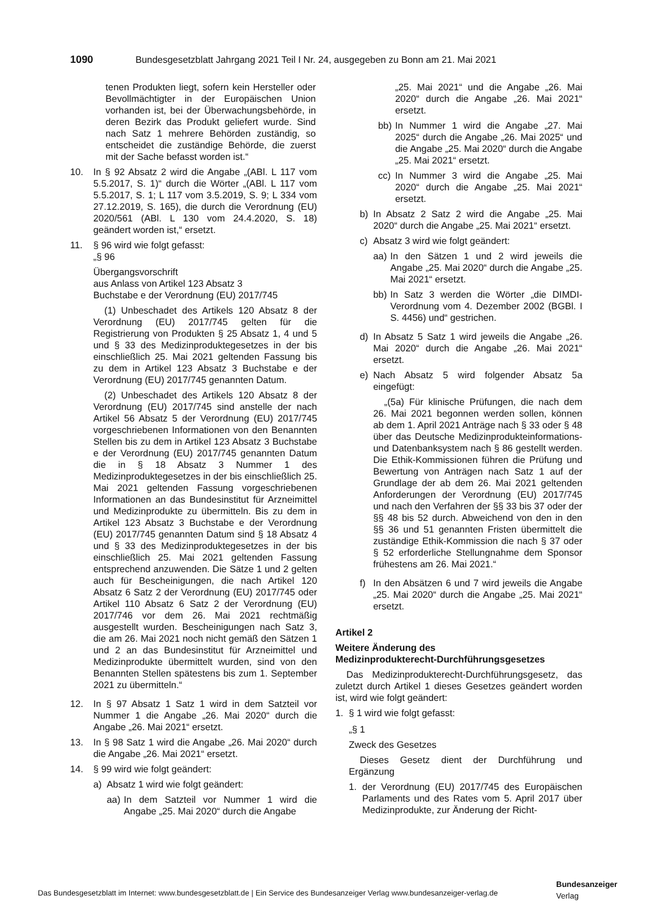1090 Bundesgesetzblatt Jahrgang 2021 Teil I Nr. 24, ausgegeben zu Bonn am 21. Mai 2021
tenen Produkten liegt, sofern kein Hersteller oder Bevollmächtigter in der Europäischen Union vorhanden ist, bei der Überwachungsbehörde, in deren Bezirk das Produkt geliefert wurde. Sind nach Satz 1 mehrere Behörden zuständig, so entscheidet die zuständige Behörde, die zuerst mit der Sache befasst worden ist.“
10. In § 92 Absatz 2 wird die Angabe „(ABl. L 117 vom 5.5.2017, S. 1)“ durch die Wörter „(ABl. L 117 vom 5.5.2017, S. 1; L 117 vom 3.5.2019, S. 9; L 334 vom 27.12.2019, S. 165), die durch die Verordnung (EU) 2020/561 (ABl. L 130 vom 24.4.2020, S. 18) geändert worden ist,“ ersetzt.
11. § 96 wird wie folgt gefasst:
„§ 96
Übergangsvorschrift
aus Anlass von Artikel 123 Absatz 3
Buchstabe e der Verordnung (EU) 2017/745
(1) Unbeschadet des Artikels 120 Absatz 8 der Verordnung (EU) 2017/745 gelten für die Registrierung von Produkten § 25 Absatz 1, 4 und 5 und § 33 des Medizinproduktegesetzes in der bis einschließlich 25. Mai 2021 geltenden Fassung bis zu dem in Artikel 123 Absatz 3 Buchstabe e der Verordnung (EU) 2017/745 genannten Datum.
(2) Unbeschadet des Artikels 120 Absatz 8 der Verordnung (EU) 2017/745 sind anstelle der nach Artikel 56 Absatz 5 der Verordnung (EU) 2017/745 vorgeschriebenen Informationen von den Benannten Stellen bis zu dem in Artikel 123 Absatz 3 Buchstabe e der Verordnung (EU) 2017/745 genannten Datum die in § 18 Absatz 3 Nummer 1 des Medizinproduktegesetzes in der bis einschließlich 25. Mai 2021 geltenden Fassung vorgeschriebenen Informationen an das Bundesinstitut für Arzneimittel und Medizinprodukte zu übermitteln. Bis zu dem in Artikel 123 Absatz 3 Buchstabe e der Verordnung (EU) 2017/745 genannten Datum sind § 18 Absatz 4 und § 33 des Medizinproduktegesetzes in der bis einschließlich 25. Mai 2021 geltenden Fassung entsprechend anzuwenden. Die Sätze 1 und 2 gelten auch für Bescheinigungen, die nach Artikel 120 Absatz 6 Satz 2 der Verordnung (EU) 2017/745 oder Artikel 110 Absatz 6 Satz 2 der Verordnung (EU) 2017/746 vor dem 26. Mai 2021 rechtmäßig ausgestellt wurden. Bescheinigungen nach Satz 3, die am 26. Mai 2021 noch nicht gemäß den Sätzen 1 und 2 an das Bundesinstitut für Arzneimittel und Medizinprodukte übermittelt wurden, sind von den Benannten Stellen spätestens bis zum 1. September 2021 zu übermitteln.“
12. In § 97 Absatz 1 Satz 1 wird in dem Satzteil vor Nummer 1 die Angabe „26. Mai 2020“ durch die Angabe „26. Mai 2021“ ersetzt.
13. In § 98 Satz 1 wird die Angabe „26. Mai 2020“ durch die Angabe „26. Mai 2021“ ersetzt.
14. § 99 wird wie folgt geändert:
a) Absatz 1 wird wie folgt geändert:
aa) In dem Satzteil vor Nummer 1 wird die Angabe „25. Mai 2020“ durch die Angabe
„25. Mai 2021“ und die Angabe „26. Mai 2020“ durch die Angabe „26. Mai 2021“ ersetzt.
bb) In Nummer 1 wird die Angabe „27. Mai 2025“ durch die Angabe „26. Mai 2025“ und die Angabe „25. Mai 2020“ durch die Angabe „25. Mai 2021“ ersetzt.
cc) In Nummer 3 wird die Angabe „25. Mai 2020“ durch die Angabe „25. Mai 2021“ ersetzt.
b) In Absatz 2 Satz 2 wird die Angabe „25. Mai 2020“ durch die Angabe „25. Mai 2021“ ersetzt.
c) Absatz 3 wird wie folgt geändert:
aa) In den Sätzen 1 und 2 wird jeweils die Angabe „25. Mai 2020“ durch die Angabe „25. Mai 2021“ ersetzt.
bb) In Satz 3 werden die Wörter „die DIMDI-Verordnung vom 4. Dezember 2002 (BGBl. I S. 4456) und“ gestrichen.
d) In Absatz 5 Satz 1 wird jeweils die Angabe „26. Mai 2020“ durch die Angabe „26. Mai 2021“ ersetzt.
e) Nach Absatz 5 wird folgender Absatz 5a eingefügt:
„(5a) Für klinische Prüfungen, die nach dem 26. Mai 2021 begonnen werden sollen, können ab dem 1. April 2021 Anträge nach § 33 oder § 48 über das Deutsche Medizinprodukteinformations- und Datenbanksystem nach § 86 gestellt werden. Die Ethik-Kommissionen führen die Prüfung und Bewertung von Anträgen nach Satz 1 auf der Grundlage der ab dem 26. Mai 2021 geltenden Anforderungen der Verordnung (EU) 2017/745 und nach den Verfahren der §§ 33 bis 37 oder der §§ 48 bis 52 durch. Abweichend von den in den §§ 36 und 51 genannten Fristen übermittelt die zuständige Ethik-Kommission die nach § 37 oder § 52 erforderliche Stellungnahme dem Sponsor frühestens am 26. Mai 2021.“
f) In den Absätzen 6 und 7 wird jeweils die Angabe „25. Mai 2020“ durch die Angabe „25. Mai 2021“ ersetzt.
Artikel 2
Weitere Änderung des
Medizinprodukterecht-Durchführungsgesetzes
Das Medizinprodukterecht-Durchführungsgesetz, das zuletzt durch Artikel 1 dieses Gesetzes geändert worden ist, wird wie folgt geändert:
1. § 1 wird wie folgt gefasst:
„§ 1
Zweck des Gesetzes
Dieses Gesetz dient der Durchführung und Ergänzung
1. der Verordnung (EU) 2017/745 des Europäischen Parlaments und des Rates vom 5. April 2017 über Medizinprodukte, zur Änderung der Richt-
Das Bundesgesetzblatt im Internet: www.bundesgesetzblatt.de | Ein Service des Bundesanzeiger Verlag www.bundesanzeiger-verlag.de
Bundesanzeiger
Verlag